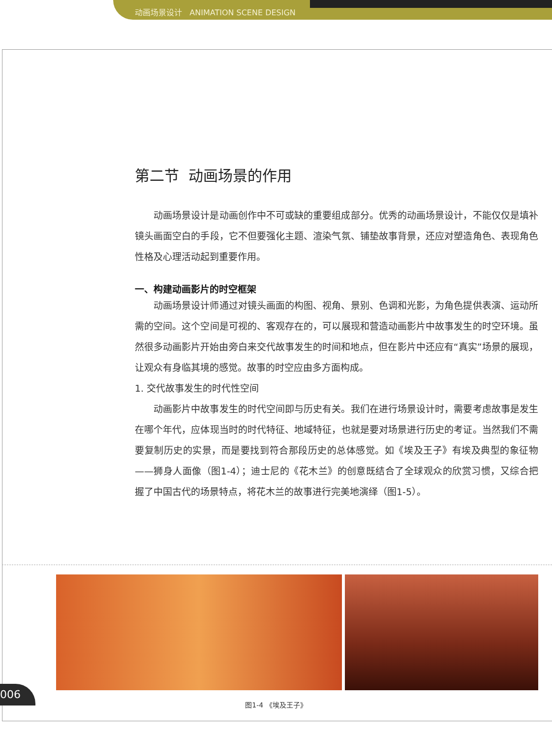动画场景设计 ANIMATION SCENE DESIGN
第二节 动画场景的作用
动画场景设计是动画创作中不可或缺的重要组成部分。优秀的动画场景设计，不能仅仅是填补镜头画面空白的手段，它不但要强化主题、渲染气氛、铺垫故事背景，还应对塑造角色、表现角色性格及心理活动起到重要作用。
一、构建动画影片的时空框架
动画场景设计师通过对镜头画面的构图、视角、景别、色调和光影，为角色提供表演、运动所需的空间。这个空间是可视的、客观存在的，可以展现和营造动画影片中故事发生的时空环境。虽然很多动画影片开始由旁白来交代故事发生的时间和地点，但在影片中还应有“真实”场景的展现，让观众有身临其境的感觉。故事的时空应由多方面构成。
1. 交代故事发生的时代性空间
动画影片中故事发生的时代空间即与历史有关。我们在进行场景设计时，需要考虑故事是发生在哪个年代，应体现当时的时代特征、地域特征，也就是要对场景进行历史的考证。当然我们不需要复制历史的实景，而是要找到符合那段历史的总体感觉。如《埃及王子》有埃及典型的象征物——狮身人面像（图1-4）；迪士尼的《花木兰》的创意既结合了全球观众的欣赏习惯，又综合把握了中国古代的场景特点，将花木兰的故事进行完美地演绎（图1-5）。
006
图1-4 《埃及王子》